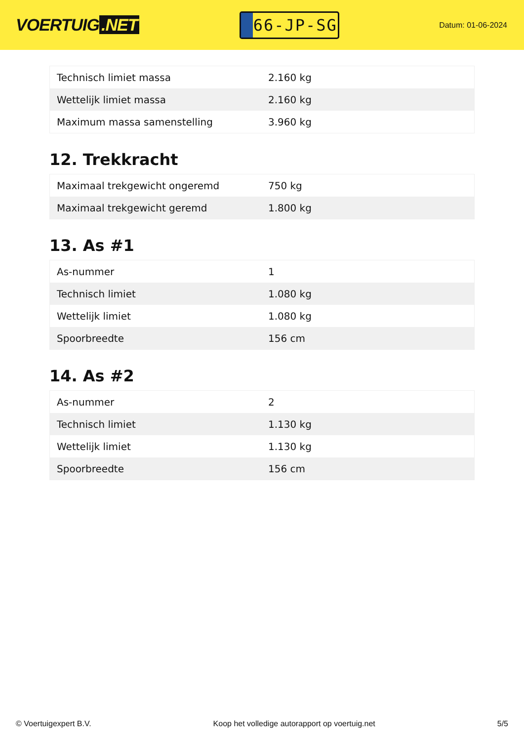VOERTUIG.NET
66-JP-SG
Datum: 01-06-2024
| Technisch limiet massa | 2.160 kg |
| Wettelijk limiet massa | 2.160 kg |
| Maximum massa samenstelling | 3.960 kg |
12. Trekkracht
| Maximaal trekgewicht ongeremd | 750 kg |
| Maximaal trekgewicht geremd | 1.800 kg |
13. As #1
| As-nummer | 1 |
| Technisch limiet | 1.080 kg |
| Wettelijk limiet | 1.080 kg |
| Spoorbreedte | 156 cm |
14. As #2
| As-nummer | 2 |
| Technisch limiet | 1.130 kg |
| Wettelijk limiet | 1.130 kg |
| Spoorbreedte | 156 cm |
© Voertuigexpert B.V. Koop het volledige autorapport op voertuig.net 5/5